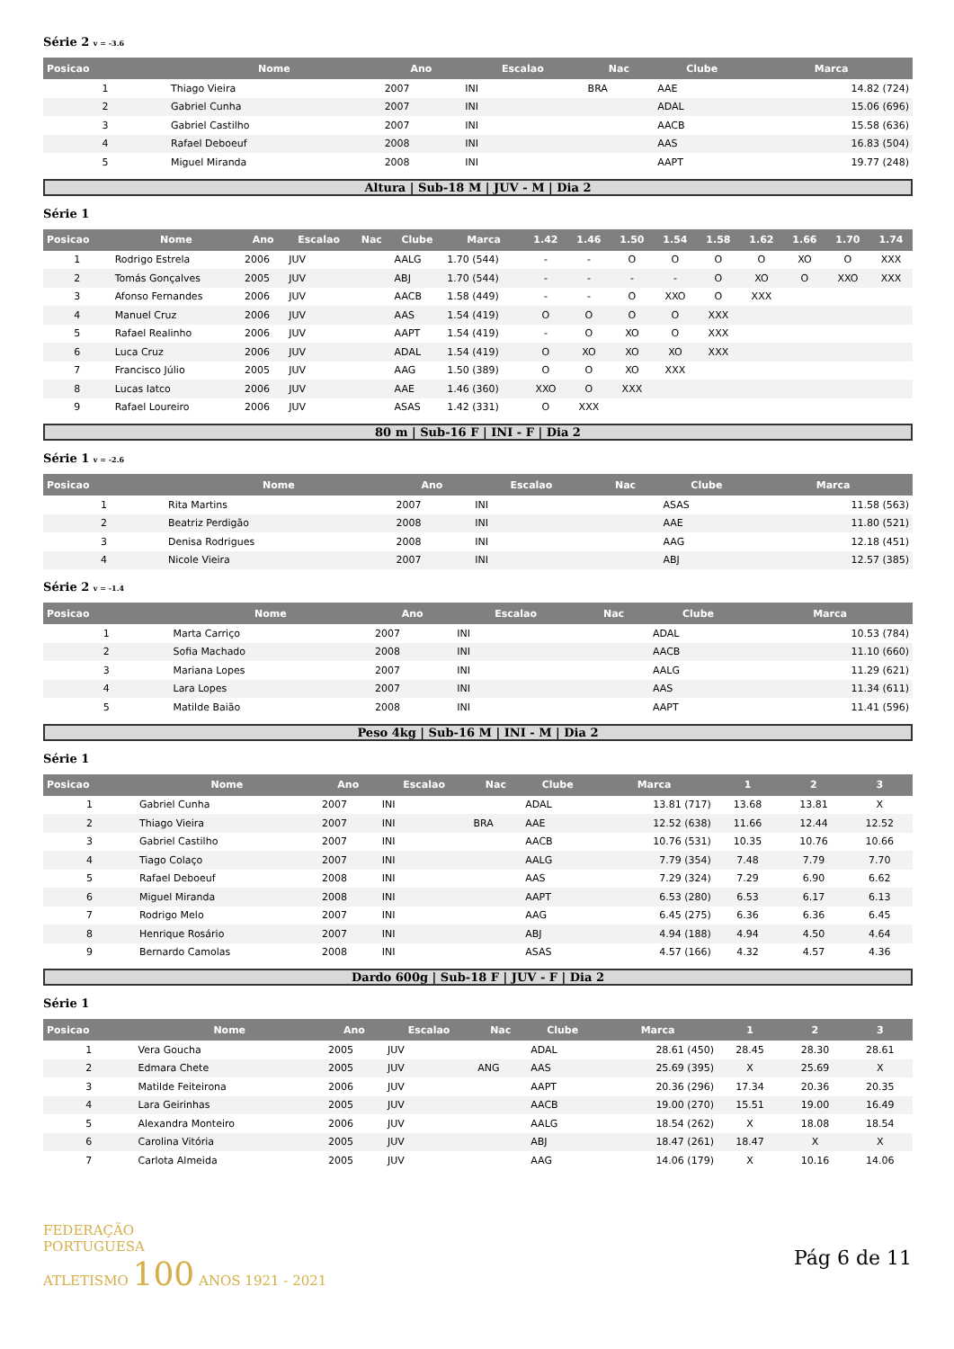Série 2 v = -3.6
| Posicao | Nome | Ano | Escalao | Nac | Clube | Marca |
| --- | --- | --- | --- | --- | --- | --- |
| 1 | Thiago Vieira | 2007 | INI | BRA | AAE | 14.82 (724) |
| 2 | Gabriel Cunha | 2007 | INI | | ADAL | 15.06 (696) |
| 3 | Gabriel Castilho | 2007 | INI | | AACB | 15.58 (636) |
| 4 | Rafael Deboeuf | 2008 | INI | | AAS | 16.83 (504) |
| 5 | Miguel Miranda | 2008 | INI | | AAPT | 19.77 (248) |
Altura | Sub-18 M | JUV - M | Dia 2
Série 1
| Posicao | Nome | Ano | Escalao | Nac | Clube | Marca | 1.42 | 1.46 | 1.50 | 1.54 | 1.58 | 1.62 | 1.66 | 1.70 | 1.74 |
| --- | --- | --- | --- | --- | --- | --- | --- | --- | --- | --- | --- | --- | --- | --- | --- |
| 1 | Rodrigo Estrela | 2006 | JUV | | AALG | 1.70 (544) | - | - | O | O | O | O | XO | O | XXX |
| 2 | Tomás Gonçalves | 2005 | JUV | | ABJ | 1.70 (544) | - | - | - | - | O | XO | O | XXO | XXX |
| 3 | Afonso Fernandes | 2006 | JUV | | AACB | 1.58 (449) | - | - | O | XXO | O | XXX | | | |
| 4 | Manuel Cruz | 2006 | JUV | | AAS | 1.54 (419) | O | O | O | O | XXX | | | | |
| 5 | Rafael Realinho | 2006 | JUV | | AAPT | 1.54 (419) | - | O | XO | O | XXX | | | | |
| 6 | Luca Cruz | 2006 | JUV | | ADAL | 1.54 (419) | O | XO | XO | XO | XXX | | | | |
| 7 | Francisco Júlio | 2005 | JUV | | AAG | 1.50 (389) | O | O | XO | XXX | | | | | |
| 8 | Lucas Iatco | 2006 | JUV | | AAE | 1.46 (360) | XXO | O | XXX | | | | | | |
| 9 | Rafael Loureiro | 2006 | JUV | | ASAS | 1.42 (331) | O | XXX | | | | | | | |
80 m | Sub-16 F | INI - F | Dia 2
Série 1 v = -2.6
| Posicao | Nome | Ano | Escalao | Nac | Clube | Marca |
| --- | --- | --- | --- | --- | --- | --- |
| 1 | Rita Martins | 2007 | INI | | ASAS | 11.58 (563) |
| 2 | Beatriz Perdigão | 2008 | INI | | AAE | 11.80 (521) |
| 3 | Denisa Rodrigues | 2008 | INI | | AAG | 12.18 (451) |
| 4 | Nicole Vieira | 2007 | INI | | ABJ | 12.57 (385) |
Série 2 v = -1.4
| Posicao | Nome | Ano | Escalao | Nac | Clube | Marca |
| --- | --- | --- | --- | --- | --- | --- |
| 1 | Marta Carriço | 2007 | INI | | ADAL | 10.53 (784) |
| 2 | Sofia Machado | 2008 | INI | | AACB | 11.10 (660) |
| 3 | Mariana Lopes | 2007 | INI | | AALG | 11.29 (621) |
| 4 | Lara Lopes | 2007 | INI | | AAS | 11.34 (611) |
| 5 | Matilde Baião | 2008 | INI | | AAPT | 11.41 (596) |
Peso 4kg | Sub-16 M | INI - M | Dia 2
Série 1
| Posicao | Nome | Ano | Escalao | Nac | Clube | Marca | 1 | 2 | 3 |
| --- | --- | --- | --- | --- | --- | --- | --- | --- | --- |
| 1 | Gabriel Cunha | 2007 | INI | | ADAL | 13.81 (717) | 13.68 | 13.81 | X |
| 2 | Thiago Vieira | 2007 | INI | BRA | AAE | 12.52 (638) | 11.66 | 12.44 | 12.52 |
| 3 | Gabriel Castilho | 2007 | INI | | AACB | 10.76 (531) | 10.35 | 10.76 | 10.66 |
| 4 | Tiago Colaço | 2007 | INI | | AALG | 7.79 (354) | 7.48 | 7.79 | 7.70 |
| 5 | Rafael Deboeuf | 2008 | INI | | AAS | 7.29 (324) | 7.29 | 6.90 | 6.62 |
| 6 | Miguel Miranda | 2008 | INI | | AAPT | 6.53 (280) | 6.53 | 6.17 | 6.13 |
| 7 | Rodrigo Melo | 2007 | INI | | AAG | 6.45 (275) | 6.36 | 6.36 | 6.45 |
| 8 | Henrique Rosário | 2007 | INI | | ABJ | 4.94 (188) | 4.94 | 4.50 | 4.64 |
| 9 | Bernardo Camolas | 2008 | INI | | ASAS | 4.57 (166) | 4.32 | 4.57 | 4.36 |
Dardo 600g | Sub-18 F | JUV - F | Dia 2
Série 1
| Posicao | Nome | Ano | Escalao | Nac | Clube | Marca | 1 | 2 | 3 |
| --- | --- | --- | --- | --- | --- | --- | --- | --- | --- |
| 1 | Vera Goucha | 2005 | JUV | | ADAL | 28.61 (450) | 28.45 | 28.30 | 28.61 |
| 2 | Edmara Chete | 2005 | JUV | ANG | AAS | 25.69 (395) | X | 25.69 | X |
| 3 | Matilde Feiteirona | 2006 | JUV | | AAPT | 20.36 (296) | 17.34 | 20.36 | 20.35 |
| 4 | Lara Geirinhas | 2005 | JUV | | AACB | 19.00 (270) | 15.51 | 19.00 | 16.49 |
| 5 | Alexandra Monteiro | 2006 | JUV | | AALG | 18.54 (262) | X | 18.08 | 18.54 |
| 6 | Carolina Vitória | 2005 | JUV | | ABJ | 18.47 (261) | 18.47 | X | X |
| 7 | Carlota Almeida | 2005 | JUV | | AAG | 14.06 (179) | X | 10.16 | 14.06 |
FEDERAÇÃO
PORTUGUESA
ATLETISMO 100 ANOS 1921 - 2021
Pág 6 de 11